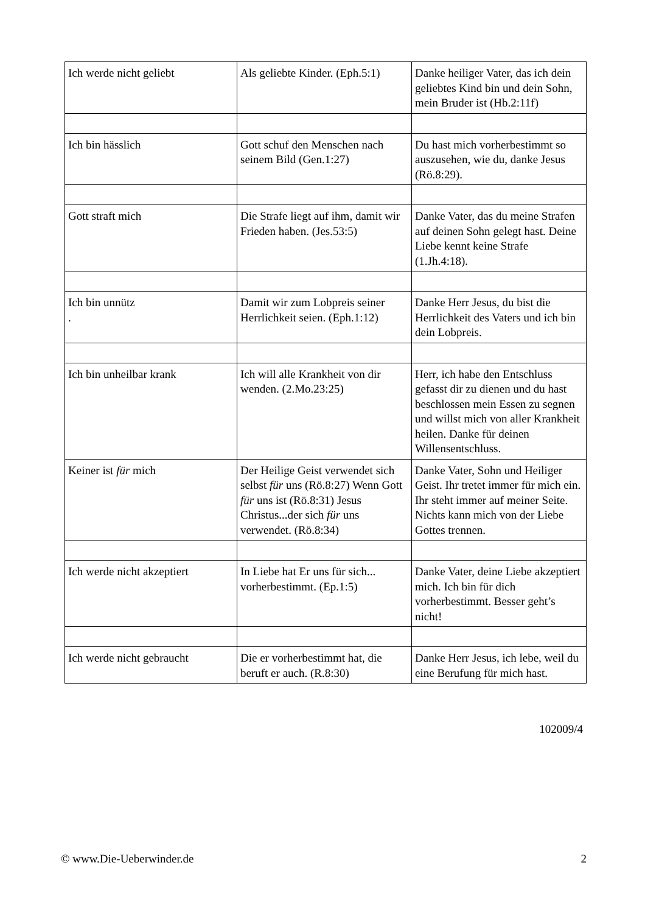| Ich werde nicht geliebt | Als geliebte Kinder. (Eph.5:1) | Danke heiliger Vater, das ich dein geliebtes Kind bin und dein Sohn, mein Bruder ist (Hb.2:11f) |
| Ich bin hässlich | Gott schuf den Menschen nach seinem Bild (Gen.1:27) | Du hast mich vorherbestimmt so auszusehen, wie du, danke Jesus (Rö.8:29). |
| Gott straft mich | Die Strafe liegt auf ihm, damit wir Frieden haben. (Jes.53:5) | Danke Vater, das du meine Strafen auf deinen Sohn gelegt hast. Deine Liebe kennt keine Strafe (1.Jh.4:18). |
| Ich bin unnütz . | Damit wir zum Lobpreis seiner Herrlichkeit seien. (Eph.1:12) | Danke Herr Jesus, du bist die Herrlichkeit des Vaters und ich bin dein Lobpreis. |
| Ich bin unheilbar krank | Ich will alle Krankheit von dir wenden. (2.Mo.23:25) | Herr, ich habe den Entschluss gefasst dir zu dienen und du hast beschlossen mein Essen zu segnen und willst mich von aller Krankheit heilen. Danke für deinen Willensentschluss. |
| Keiner ist für mich | Der Heilige Geist verwendet sich selbst für uns (Rö.8:27) Wenn Gott für uns ist (Rö.8:31) Jesus Christus...der sich für uns verwendet. (Rö.8:34) | Danke Vater, Sohn und Heiliger Geist. Ihr tretet immer für mich ein. Ihr steht immer auf meiner Seite. Nichts kann mich von der Liebe Gottes trennen. |
| Ich werde nicht akzeptiert | In Liebe hat Er uns für sich... vorherbestimmt. (Ep.1:5) | Danke Vater, deine Liebe akzeptiert mich. Ich bin für dich vorherbestimmt. Besser geht’s nicht! |
| Ich werde nicht gebraucht | Die er vorherbestimmt hat, die beruft er auch. (R.8:30) | Danke Herr Jesus, ich lebe, weil du eine Berufung für mich hast. |
102009/4
© www.Die-Ueberwinder.de 2